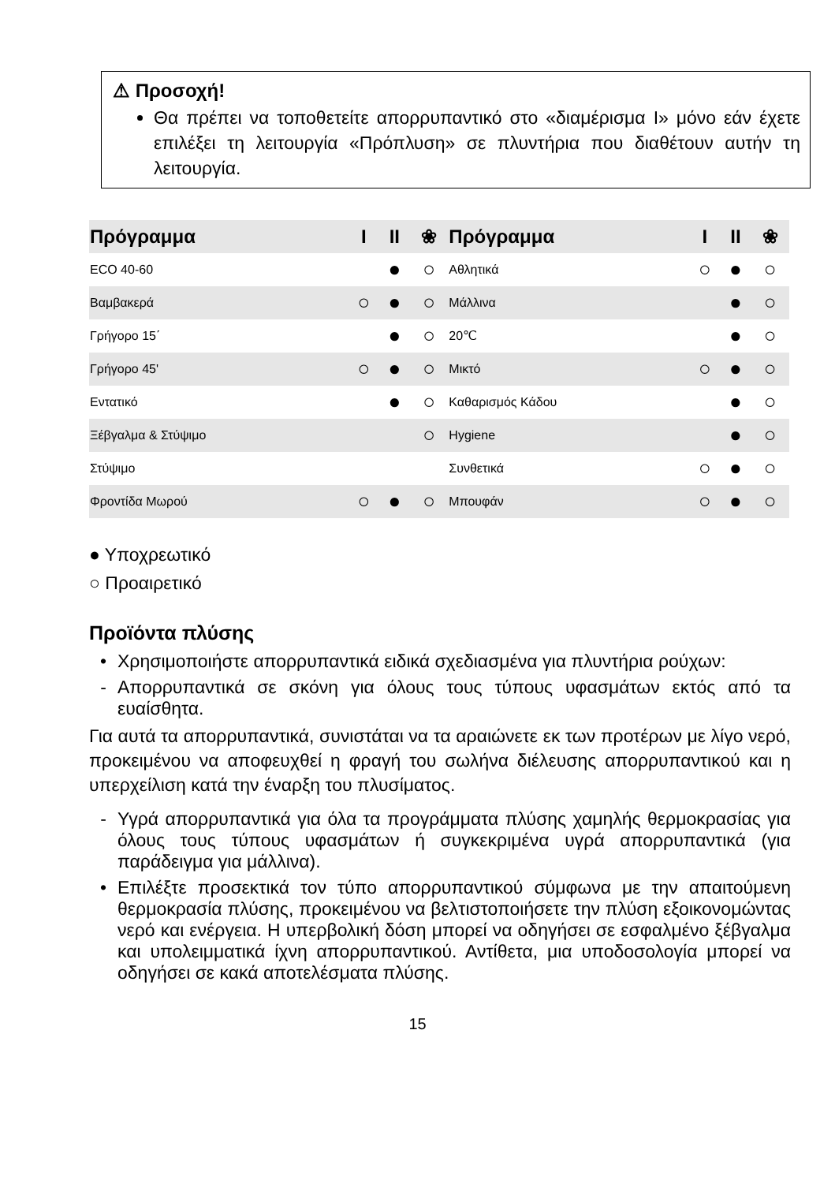⚠ Προσοχή!
Θα πρέπει να τοποθετείτε απορρυπαντικό στο «διαμέρισμα I» μόνο εάν έχετε επιλέξει τη λειτουργία «Πρόπλυση» σε πλυντήρια που διαθέτουν αυτήν τη λειτουργία.
| Πρόγραμμα | I | II | ❀ | Πρόγραμμα | I | II | ❀ |
| --- | --- | --- | --- | --- | --- | --- | --- |
| ECO 40-60 | | ● | ○ | Αθλητικά | ○ | ● | ○ |
| Βαμβακερά | ○ | ● | ○ | Μάλλινα | | ● | ○ |
| Γρήγορο 15΄ | | ● | ○ | 20℃ | | ● | ○ |
| Γρήγορο 45' | ○ | ● | ○ | Μικτό | ○ | ● | ○ |
| Εντατικό | | ● | ○ | Καθαρισμός Κάδου | | ● | ○ |
| Ξέβγαλμα & Στύψιμο | | | ○ | Hygiene | | ● | ○ |
| Στύψιμο | | | | Συνθετικά | ○ | ● | ○ |
| Φροντίδα Μωρού | ○ | ● | ○ | Μπουφάν | ○ | ● | ○ |
● Υποχρεωτικό
○ Προαιρετικό
Προϊόντα πλύσης
• Χρησιμοποιήστε απορρυπαντικά ειδικά σχεδιασμένα για πλυντήρια ρούχων:
- Απορρυπαντικά σε σκόνη για όλους τους τύπους υφασμάτων εκτός από τα ευαίσθητα.
Για αυτά τα απορρυπαντικά, συνιστάται να τα αραιώνετε εκ των προτέρων με λίγο νερό, προκειμένου να αποφευχθεί η φραγή του σωλήνα διέλευσης απορρυπαντικού και η υπερχείλιση κατά την έναρξη του πλυσίματος.
- Υγρά απορρυπαντικά για όλα τα προγράμματα πλύσης χαμηλής θερμοκρασίας για όλους τους τύπους υφασμάτων ή συγκεκριμένα υγρά απορρυπαντικά (για παράδειγμα για μάλλινα).
• Επιλέξτε προσεκτικά τον τύπο απορρυπαντικού σύμφωνα με την απαιτούμενη θερμοκρασία πλύσης, προκειμένου να βελτιστοποιήσετε την πλύση εξοικονομώντας νερό και ενέργεια. Η υπερβολική δόση μπορεί να οδηγήσει σε εσφαλμένο ξέβγαλμα και υπολειμματικά ίχνη απορρυπαντικού. Αντίθετα, μια υποδοσολογία μπορεί να οδηγήσει σε κακά αποτελέσματα πλύσης.
15